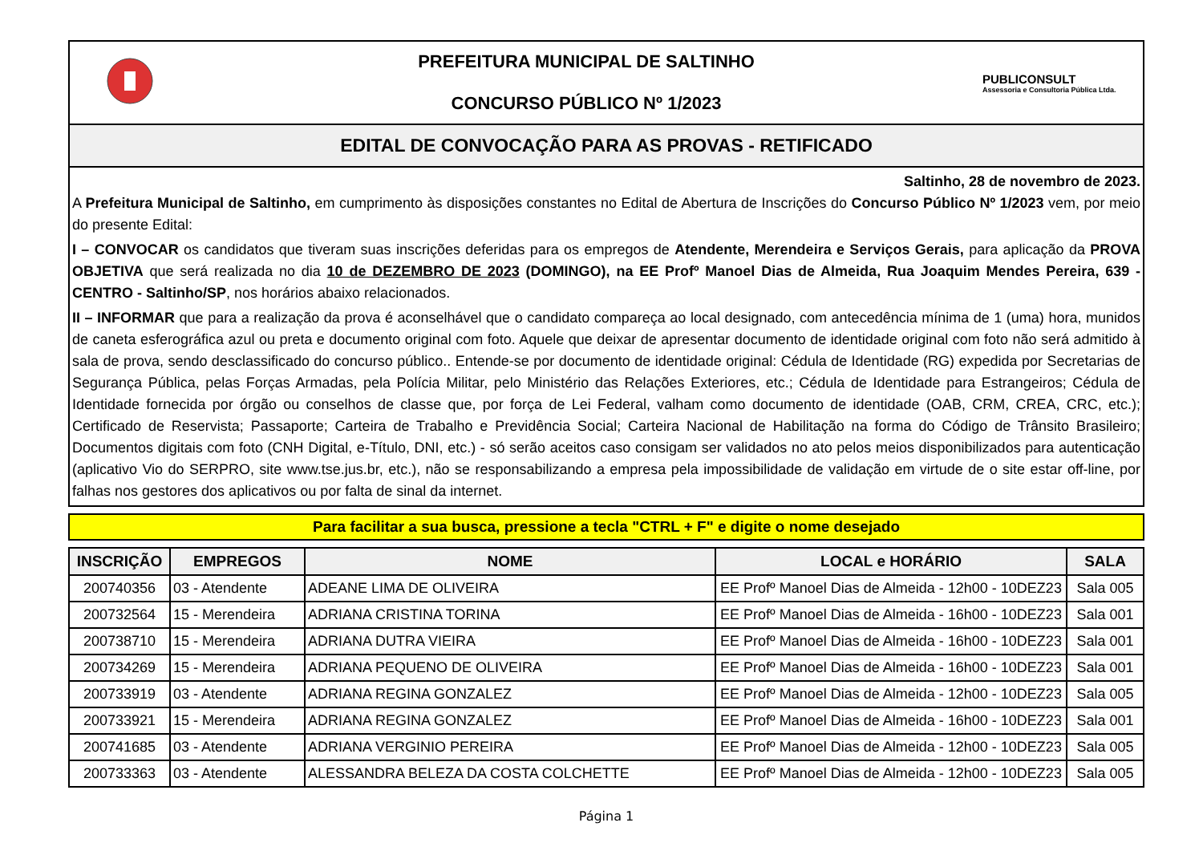PREFEITURA MUNICIPAL DE SALTINHO
CONCURSO PÚBLICO Nº 1/2023
PUBLICONSULT
Assessoria e Consultoria Pública Ltda.
EDITAL DE CONVOCAÇÃO PARA AS PROVAS - RETIFICADO
Saltinho, 28 de novembro de 2023.
A Prefeitura Municipal de Saltinho, em cumprimento às disposições constantes no Edital de Abertura de Inscrições do Concurso Público Nº 1/2023 vem, por meio do presente Edital:
I – CONVOCAR os candidatos que tiveram suas inscrições deferidas para os empregos de Atendente, Merendeira e Serviços Gerais, para aplicação da PROVA OBJETIVA que será realizada no dia 10 de DEZEMBRO DE 2023 (DOMINGO), na EE Profº Manoel Dias de Almeida, Rua Joaquim Mendes Pereira, 639 - CENTRO - Saltinho/SP, nos horários abaixo relacionados.
II – INFORMAR que para a realização da prova é aconselhável que o candidato compareça ao local designado, com antecedência mínima de 1 (uma) hora, munidos de caneta esferográfica azul ou preta e documento original com foto. Aquele que deixar de apresentar documento de identidade original com foto não será admitido à sala de prova, sendo desclassificado do concurso público.. Entende-se por documento de identidade original: Cédula de Identidade (RG) expedida por Secretarias de Segurança Pública, pelas Forças Armadas, pela Polícia Militar, pelo Ministério das Relações Exteriores, etc.; Cédula de Identidade para Estrangeiros; Cédula de Identidade fornecida por órgão ou conselhos de classe que, por força de Lei Federal, valham como documento de identidade (OAB, CRM, CREA, CRC, etc.); Certificado de Reservista; Passaporte; Carteira de Trabalho e Previdência Social; Carteira Nacional de Habilitação na forma do Código de Trânsito Brasileiro; Documentos digitais com foto (CNH Digital, e-Título, DNI, etc.) - só serão aceitos caso consigam ser validados no ato pelos meios disponibilizados para autenticação (aplicativo Vio do SERPRO, site www.tse.jus.br, etc.), não se responsabilizando a empresa pela impossibilidade de validação em virtude de o site estar off-line, por falhas nos gestores dos aplicativos ou por falta de sinal da internet.
Para facilitar a sua busca, pressione a tecla "CTRL + F" e digite o nome desejado
| INSCRIÇÃO | EMPREGOS | NOME | LOCAL e HORÁRIO | SALA |
| --- | --- | --- | --- | --- |
| 200740356 | 03 - Atendente | ADEANE LIMA DE OLIVEIRA | EE Profº Manoel Dias de Almeida - 12h00 - 10DEZ23 | Sala 005 |
| 200732564 | 15 - Merendeira | ADRIANA CRISTINA TORINA | EE Profº Manoel Dias de Almeida - 16h00 - 10DEZ23 | Sala 001 |
| 200738710 | 15 - Merendeira | ADRIANA DUTRA VIEIRA | EE Profº Manoel Dias de Almeida - 16h00 - 10DEZ23 | Sala 001 |
| 200734269 | 15 - Merendeira | ADRIANA PEQUENO DE OLIVEIRA | EE Profº Manoel Dias de Almeida - 16h00 - 10DEZ23 | Sala 001 |
| 200733919 | 03 - Atendente | ADRIANA REGINA GONZALEZ | EE Profº Manoel Dias de Almeida - 12h00 - 10DEZ23 | Sala 005 |
| 200733921 | 15 - Merendeira | ADRIANA REGINA GONZALEZ | EE Profº Manoel Dias de Almeida - 16h00 - 10DEZ23 | Sala 001 |
| 200741685 | 03 - Atendente | ADRIANA VERGINIO PEREIRA | EE Profº Manoel Dias de Almeida - 12h00 - 10DEZ23 | Sala 005 |
| 200733363 | 03 - Atendente | ALESSANDRA BELEZA DA COSTA COLCHETTE | EE Profº Manoel Dias de Almeida - 12h00 - 10DEZ23 | Sala 005 |
Página 1